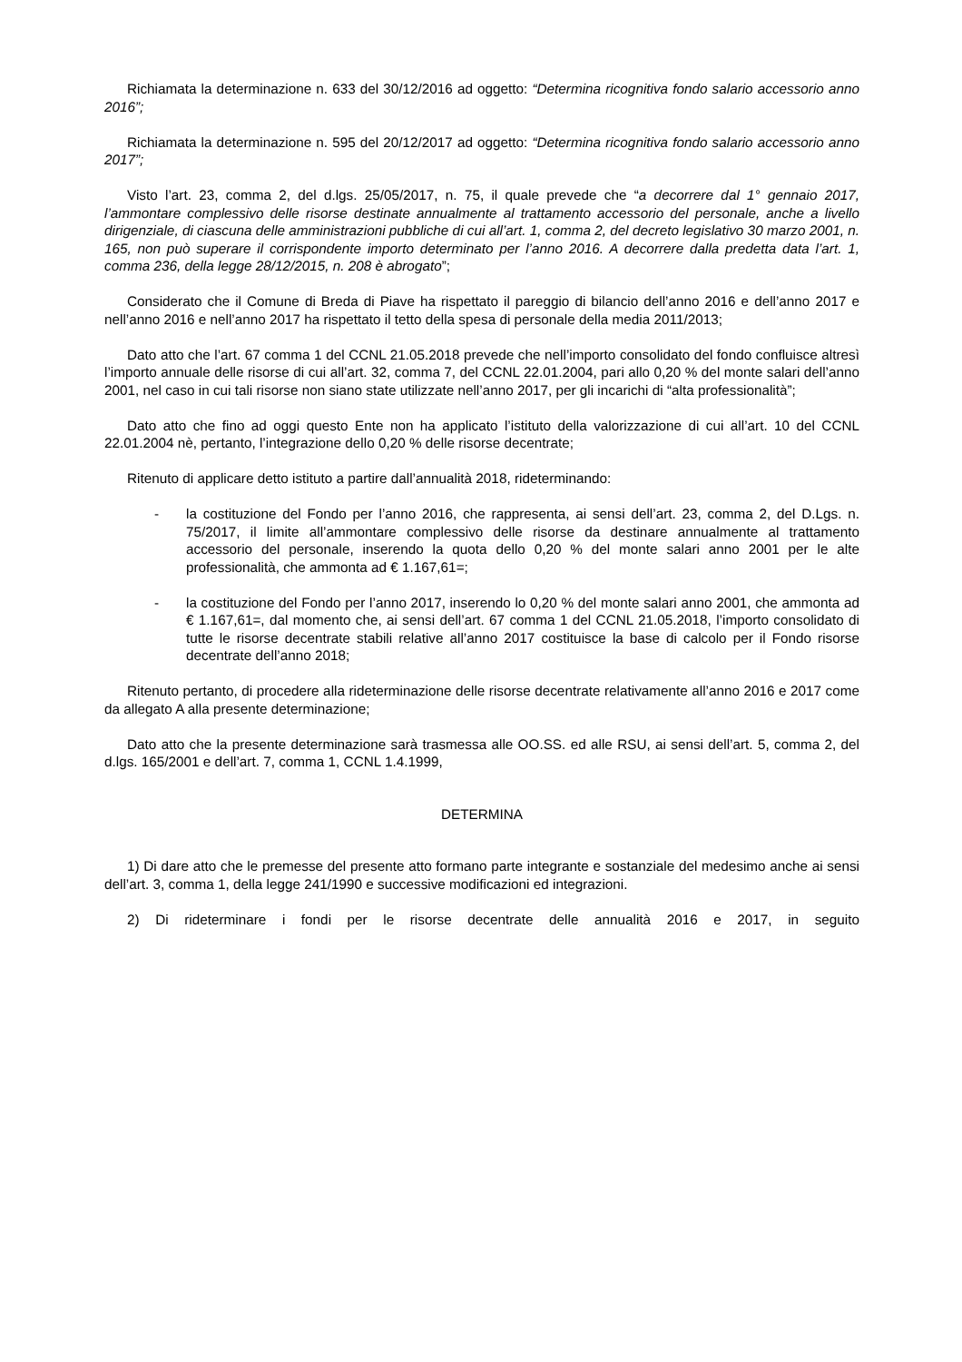Richiamata la determinazione n. 633 del 30/12/2016 ad oggetto: “Determina ricognitiva fondo salario accessorio anno 2016”;
Richiamata la determinazione n. 595 del 20/12/2017 ad oggetto: “Determina ricognitiva fondo salario accessorio anno 2017”;
Visto l’art. 23, comma 2, del d.lgs. 25/05/2017, n. 75, il quale prevede che “a decorrere dal 1° gennaio 2017, l’ammontare complessivo delle risorse destinate annualmente al trattamento accessorio del personale, anche a livello dirigenziale, di ciascuna delle amministrazioni pubbliche di cui all’art. 1, comma 2, del decreto legislativo 30 marzo 2001, n. 165, non può superare il corrispondente importo determinato per l’anno 2016. A decorrere dalla predetta data l’art. 1, comma 236, della legge 28/12/2015, n. 208 è abrogato”;
Considerato che il Comune di Breda di Piave ha rispettato il pareggio di bilancio dell’anno 2016 e dell’anno 2017 e nell’anno 2016 e nell’anno 2017 ha rispettato il tetto della spesa di personale della media 2011/2013;
Dato atto che l’art. 67 comma 1 del CCNL 21.05.2018 prevede che nell’importo consolidato del fondo confluisce altresì l’importo annuale delle risorse di cui all’art. 32, comma 7, del CCNL 22.01.2004, pari allo 0,20 % del monte salari dell’anno 2001, nel caso in cui tali risorse non siano state utilizzate nell’anno 2017, per gli incarichi di “alta professionalità”;
Dato atto che fino ad oggi questo Ente non ha applicato l’istituto della valorizzazione di cui all’art. 10 del CCNL 22.01.2004 nè, pertanto, l’integrazione dello 0,20 % delle risorse decentrate;
Ritenuto di applicare detto istituto a partire dall’annualità 2018, rideterminando:
- la costituzione del Fondo per l’anno 2016, che rappresenta, ai sensi dell’art. 23, comma 2, del D.Lgs. n. 75/2017, il limite all’ammontare complessivo delle risorse da destinare annualmente al trattamento accessorio del personale, inserendo la quota dello 0,20 % del monte salari anno 2001 per le alte professionalità, che ammonta ad € 1.167,61=;
- la costituzione del Fondo per l’anno 2017, inserendo lo 0,20 % del monte salari anno 2001, che ammonta ad € 1.167,61=, dal momento che, ai sensi dell’art. 67 comma 1 del CCNL 21.05.2018, l’importo consolidato di tutte le risorse decentrate stabili relative all’anno 2017 costituisce la base di calcolo per il Fondo risorse decentrate dell’anno 2018;
Ritenuto pertanto, di procedere alla rideterminazione delle risorse decentrate relativamente all’anno 2016 e 2017 come da allegato A alla presente determinazione;
Dato atto che la presente determinazione sarà trasmessa alle OO.SS. ed alle RSU, ai sensi dell’art. 5, comma 2, del d.lgs. 165/2001 e dell’art. 7, comma 1, CCNL 1.4.1999,
DETERMINA
1) Di dare atto che le premesse del presente atto formano parte integrante e sostanziale del medesimo anche ai sensi dell’art. 3, comma 1, della legge 241/1990 e successive modificazioni ed integrazioni.
2) Di rideterminare i fondi per le risorse decentrate delle annualità 2016 e 2017, in seguito